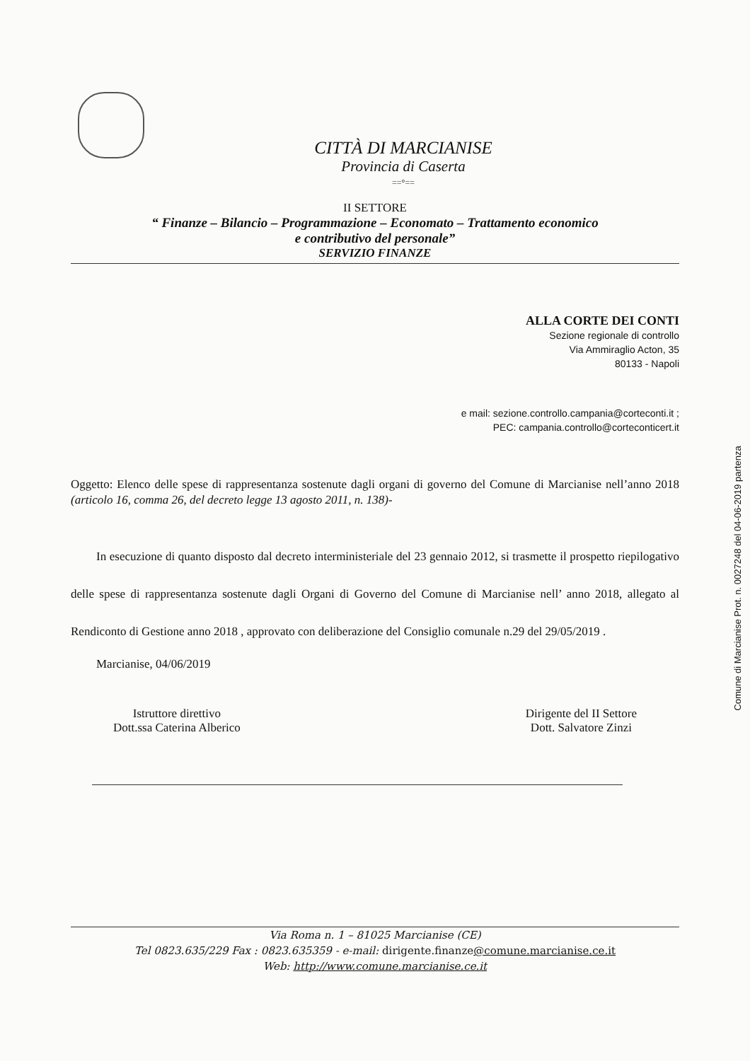Comune di Marcianise Prot. n. 0027248 del 04-06-2019 partenza
CITTÀ DI MARCIANISE
Provincia di Caserta
==°==
II SETTORE
“ Finanze – Bilancio – Programmazione – Economato – Trattamento economico
e contributivo del personale”
SERVIZIO FINANZE
ALLA CORTE DEI CONTI
Sezione regionale di controllo
Via Ammiraglio Acton, 35
80133 - Napoli
e mail: sezione.controllo.campania@corteconti.it ;
PEC: campania.controllo@corteconticert.it
Oggetto: Elenco delle spese di rappresentanza sostenute dagli organi di governo del Comune di Marcianise nell’anno 2018 (articolo 16, comma 26, del decreto legge 13 agosto 2011, n. 138)-
In esecuzione di quanto disposto dal decreto interministeriale del 23 gennaio 2012, si trasmette il prospetto riepilogativo delle spese di rappresentanza sostenute dagli Organi di Governo del Comune di Marcianise nell’ anno 2018, allegato al Rendiconto di Gestione anno 2018 , approvato con deliberazione del Consiglio comunale n.29 del 29/05/2019 .
Marcianise, 04/06/2019
Istruttore direttivo
Dott.ssa Caterina Alberico
Dirigente del II Settore
Dott. Salvatore Zinzi
Via Roma n. 1 – 81025 Marcianise (CE)
Tel 0823.635/229 Fax : 0823.635359 - e-mail: dirigente.finanze@comune.marcianise.ce.it
Web: http://www.comune.marcianise.ce.it